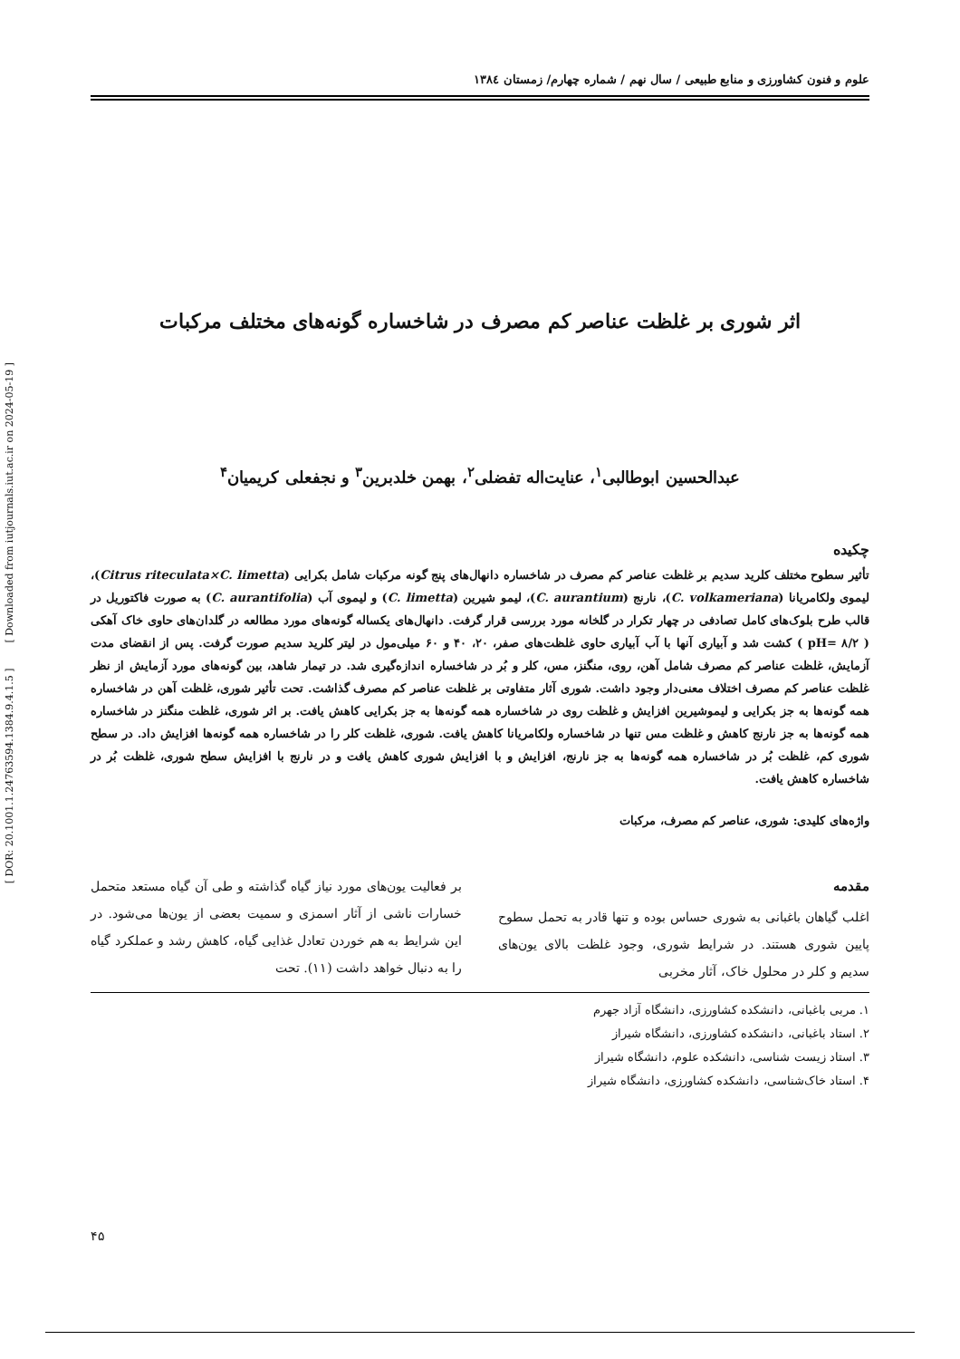[ DOR: 20.1001.1.24763594.1384.9.4.1.5 ] [ Downloaded from iutjournals.iut.ac.ir on 2024-05-19 ]
علوم و فنون کشاورزی و منابع طبیعی / سال نهم / شماره چهارم/ زمستان ۱۳۸٤
اثر شوری بر غلظت عناصر کم مصرف در شاخساره گونه‌های مختلف مرکبات
عبدالحسین ابوطالبی<sup>۱</sup>، عنایت‌اله تفضلی<sup>۲</sup>، بهمن خلدبرین<sup>۳</sup> و نجفعلی کریمیان<sup>۴</sup>
چکیده
تأثیر سطوح مختلف کلرید سدیم بر غلظت عناصر کم مصرف در شاخساره دانهال‌های پنج گونه مرکبات شامل بکرایی (Citrus riteculata×C. limetta)، لیموی ولکامریانا (C. volkameriana)، نارنج (C. aurantium)، لیمو شیرین (C. limetta) و لیموی آب (C. aurantifolia) به صورت فاکتوریل در قالب طرح بلوک‌های کامل تصادفی در چهار تکرار در گلخانه مورد بررسی قرار گرفت. دانهال‌های یکساله گونه‌های مورد مطالعه در گلدان‌های حاوی خاک آهکی ( pH= ۸/۲ ) کشت شد و آبیاری آنها با آب آبیاری حاوی غلظت‌های صفر، ۲۰، ۴۰ و ۶۰ میلی‌مول در لیتر کلرید سدیم صورت گرفت. پس از انقضای مدت آزمایش، غلظت عناصر کم مصرف شامل آهن، روی، منگنز، مس، کلر و بُر در شاخساره اندازه‌گیری شد. در تیمار شاهد، بین گونه‌های مورد آزمایش از نظر غلظت عناصر کم مصرف اختلاف معنی‌دار وجود داشت. شوری آثار متفاوتی بر غلظت عناصر کم مصرف گذاشت. تحت تأثیر شوری، غلظت آهن در شاخساره همه گونه‌ها به جز بکرایی و لیموشیرین افزایش و غلظت روی در شاخساره همه گونه‌ها به جز بکرایی کاهش یافت. بر اثر شوری، غلظت منگنز در شاخساره همه گونه‌ها به جز نارنج کاهش و غلظت مس تنها در شاخساره ولکامریانا کاهش یافت. شوری، غلظت کلر را در شاخساره همه گونه‌ها افزایش داد. در سطح شوری کم، غلظت بُر در شاخساره همه گونه‌ها به جز نارنج، افزایش و با افزایش شوری کاهش یافت و در نارنج با افزایش سطح شوری، غلظت بُر در شاخساره کاهش یافت.
واژه‌های کلیدی: شوری، عناصر کم مصرف، مرکبات
مقدمه
اغلب گیاهان باغبانی به شوری حساس بوده و تنها قادر به تحمل سطوح پایین شوری هستند. در شرایط شوری، وجود غلظت بالای یون‌های سدیم و کلر در محلول خاک، آثار مخربی
بر فعالیت یون‌های مورد نیاز گیاه گذاشته و طی آن گیاه مستعد متحمل خسارات ناشی از آثار اسمزی و سمیت بعضی از یون‌ها می‌شود. در این شرایط به هم خوردن تعادل غذایی گیاه، کاهش رشد و عملکرد گیاه را به دنبال خواهد داشت (۱۱). تحت
۱. مربی باغبانی، دانشکده کشاورزی، دانشگاه آزاد جهرم
۲. استاد باغبانی، دانشکده کشاورزی، دانشگاه شیراز
۳. استاد زیست شناسی، دانشکده علوم، دانشگاه شیراز
۴. استاد خاک‌شناسی، دانشکده کشاورزی، دانشگاه شیراز
۴۵